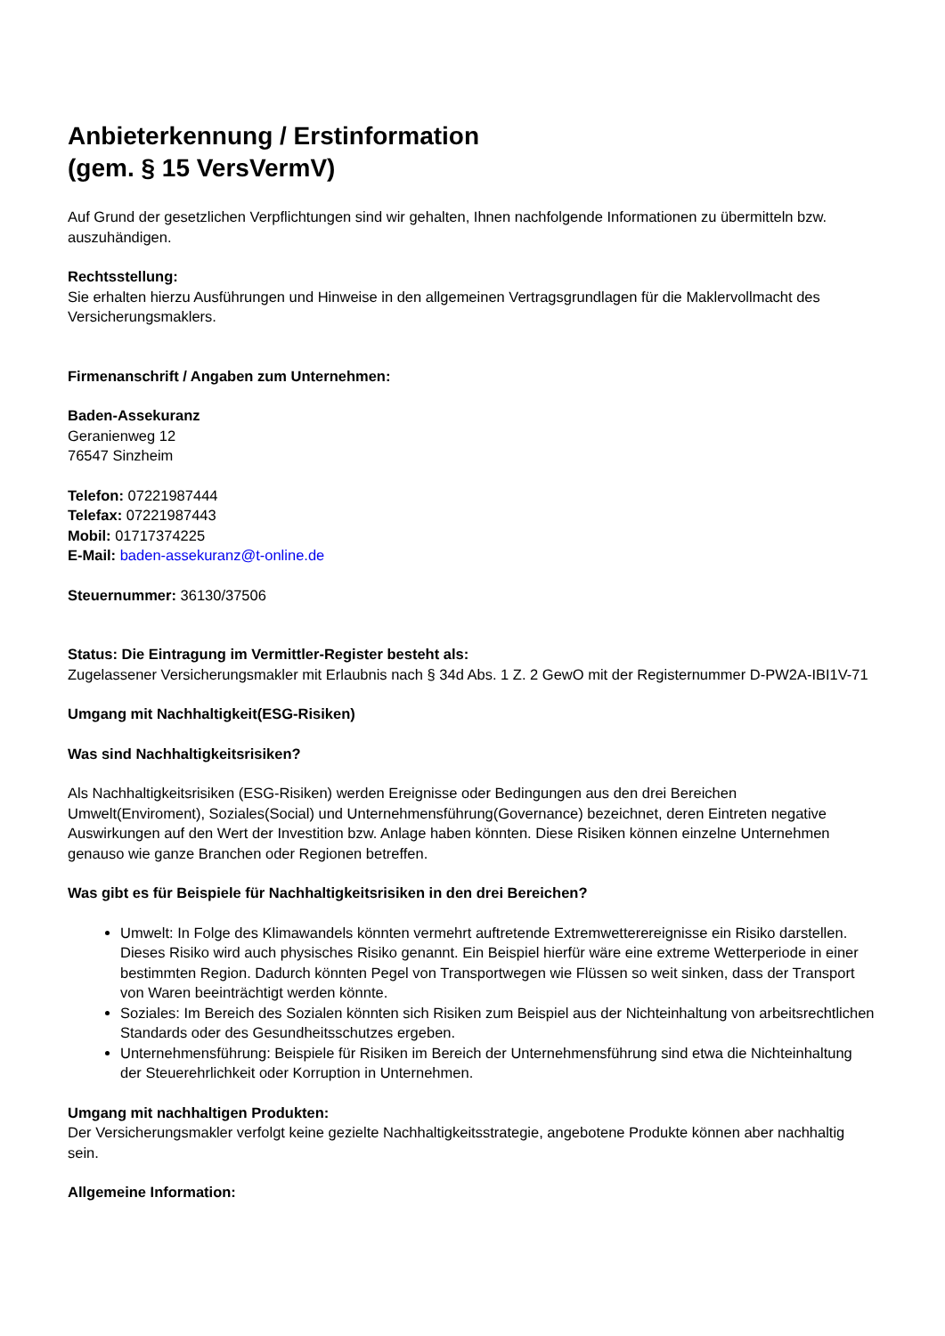Anbieterkennung / Erstinformation
(gem. § 15 VersVermV)
Auf Grund der gesetzlichen Verpflichtungen sind wir gehalten, Ihnen nachfolgende Informationen zu übermitteln bzw. auszuhändigen.
Rechtsstellung:
Sie erhalten hierzu Ausführungen und Hinweise in den allgemeinen Vertragsgrundlagen für die Maklervollmacht des Versicherungsmaklers.
Firmenanschrift / Angaben zum Unternehmen:
Baden-Assekuranz
Geranienweg 12
76547 Sinzheim
Telefon: 07221987444
Telefax: 07221987443
Mobil: 01717374225
E-Mail: baden-assekuranz@t-online.de
Steuernummer: 36130/37506
Status: Die Eintragung im Vermittler-Register besteht als:
Zugelassener Versicherungsmakler mit Erlaubnis nach § 34d Abs. 1 Z. 2 GewO mit der Registernummer D-PW2A-IBI1V-71
Umgang mit Nachhaltigkeit(ESG-Risiken)
Was sind Nachhaltigkeitsrisiken?
Als Nachhaltigkeitsrisiken (ESG-Risiken) werden Ereignisse oder Bedingungen aus den drei Bereichen Umwelt(Enviroment), Soziales(Social) und Unternehmensführung(Governance) bezeichnet, deren Eintreten negative Auswirkungen auf den Wert der Investition bzw. Anlage haben könnten. Diese Risiken können einzelne Unternehmen genauso wie ganze Branchen oder Regionen betreffen.
Was gibt es für Beispiele für Nachhaltigkeitsrisiken in den drei Bereichen?
Umwelt: In Folge des Klimawandels könnten vermehrt auftretende Extremwetterereignisse ein Risiko darstellen. Dieses Risiko wird auch physisches Risiko genannt. Ein Beispiel hierfür wäre eine extreme Wetterperiode in einer bestimmten Region. Dadurch könnten Pegel von Transportwegen wie Flüssen so weit sinken, dass der Transport von Waren beeinträchtigt werden könnte.
Soziales: Im Bereich des Sozialen könnten sich Risiken zum Beispiel aus der Nichteinhaltung von arbeitsrechtlichen Standards oder des Gesundheitsschutzes ergeben.
Unternehmensführung: Beispiele für Risiken im Bereich der Unternehmensführung sind etwa die Nichteinhaltung der Steuerehrlichkeit oder Korruption in Unternehmen.
Umgang mit nachhaltigen Produkten:
Der Versicherungsmakler verfolgt keine gezielte Nachhaltigkeitsstrategie, angebotene Produkte können aber nachhaltig sein.
Allgemeine Information: